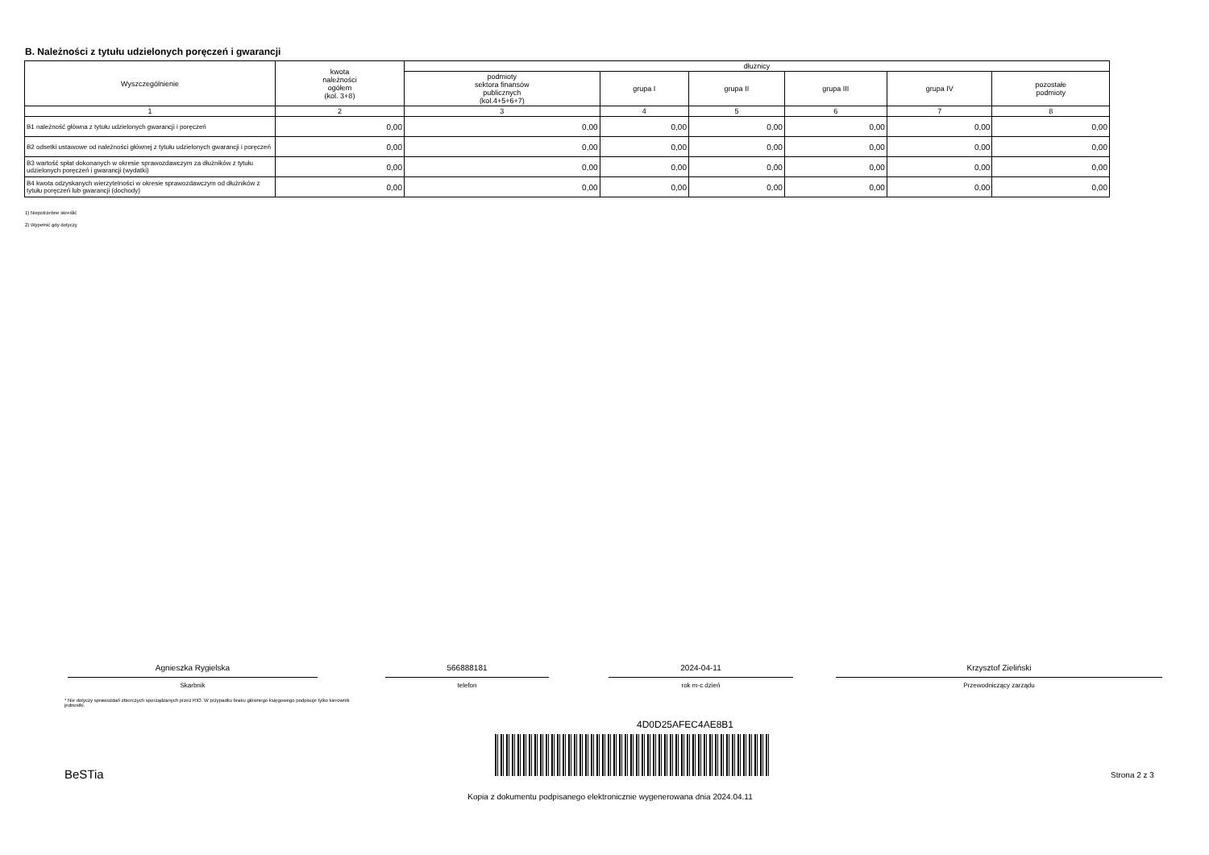B. Należności z tytułu udzielonych poręczeń i gwarancji
| Wyszczególnienie | kwota należności ogółem (kol. 3+8) | dłużnicy | | | | | |
| --- | --- | --- | --- | --- | --- | --- | --- |
| | | podmioty sektora finansów publicznych (kol.4+5+6+7) | grupa I | grupa II | grupa III | grupa IV | pozostałe podmioty |
| 1 | 2 | 3 | 4 | 5 | 6 | 7 | 8 |
| B1 należność główna z tytułu udzielonych gwarancji i poręczeń | 0,00 | 0,00 | 0,00 | 0,00 | 0,00 | 0,00 | 0,00 |
| B2 odsetki ustawowe od należności głównej z tytułu udzielonych gwarancji i poręczeń | 0,00 | 0,00 | 0,00 | 0,00 | 0,00 | 0,00 | 0,00 |
| B3 wartość spłat dokonanych w okresie sprawozdawczym za dłużników z tytułu udzielonych poręczeń i gwarancji (wydatki) | 0,00 | 0,00 | 0,00 | 0,00 | 0,00 | 0,00 | 0,00 |
| B4 kwota odzyskanych wierzytelności w okresie sprawozdawczym od dłużników z tytułu poręczeń lub gwarancji (dochody) | 0,00 | 0,00 | 0,00 | 0,00 | 0,00 | 0,00 | 0,00 |
1) Niepotrzebne skreślić
2) Wypełnić gdy dotyczy
Agnieszka Rygielska
Skarbnik
566888181
telefon
2024-04-11
rok m-c dzień
Krzysztof Zieliński
Przewodniczący zarządu
* Nie dotyczy sprawozdań zbiorczych sporządzanych przez RIO. W przypadku braku głównego księgowego podpisuje tylko kierownik jednostki.
4D0D25AFEC4AE8B1
BeSTia Strona 2 z 3
Kopia z dokumentu podpisanego elektronicznie wygenerowana dnia 2024.04.11